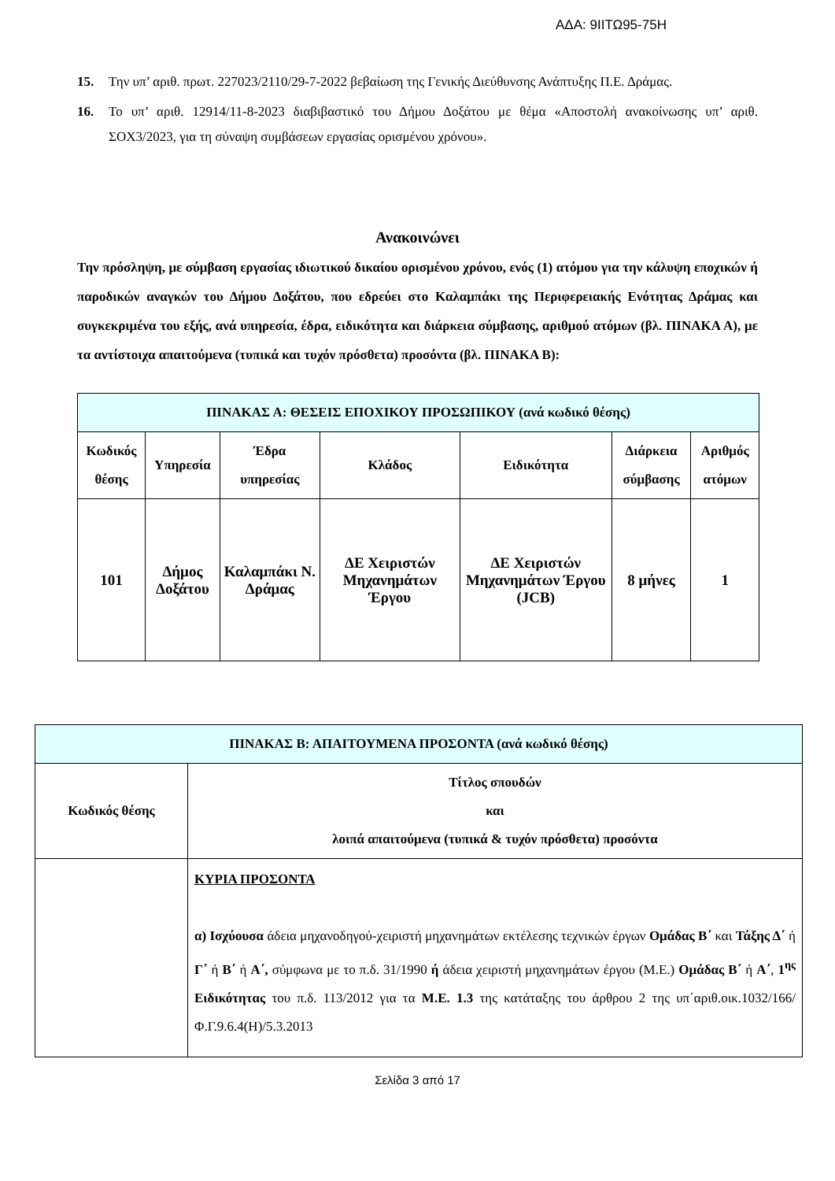ΑΔΑ: 9ΙΙΤΩ95-75Η
15. Την υπ’ αριθ. πρωτ. 227023/2110/29-7-2022 βεβαίωση της Γενικής Διεύθυνσης Ανάπτυξης Π.Ε. Δράμας.
16. Το υπ’ αριθ. 12914/11-8-2023 διαβιβαστικό του Δήμου Δοξάτου με θέμα «Αποστολή ανακοίνωσης υπ’ αριθ. ΣΟΧ3/2023, για τη σύναψη συμβάσεων εργασίας ορισμένου χρόνου».
Ανακοινώνει
Την πρόσληψη, με σύμβαση εργασίας ιδιωτικού δικαίου ορισμένου χρόνου, ενός (1) ατόμου για την κάλυψη εποχικών ή παροδικών αναγκών του Δήμου Δοξάτου, που εδρεύει στο Καλαμπάκι της Περιφερειακής Ενότητας Δράμας και συγκεκριμένα του εξής, ανά υπηρεσία, έδρα, ειδικότητα και διάρκεια σύμβασης, αριθμού ατόμων (βλ. ΠΙΝΑΚΑ Α), με τα αντίστοιχα απαιτούμενα (τυπικά και τυχόν πρόσθετα) προσόντα (βλ. ΠΙΝΑΚΑ Β):
| ΠΙΝΑΚΑΣ Α: ΘΕΣΕΙΣ ΕΠΟΧΙΚΟΥ ΠΡΟΣΩΠΙΚΟΥ (ανά κωδικό θέσης) | | | | | | |
| --- | --- | --- | --- | --- | --- | --- |
| Κωδικός θέσης | Υπηρεσία | Έδρα υπηρεσίας | Κλάδος | Ειδικότητα | Διάρκεια σύμβασης | Αριθμός ατόμων |
| 101 | Δήμος Δοξάτου | Καλαμπάκι Ν. Δράμας | ΔΕ Χειριστών Μηχανημάτων Έργου | ΔΕ Χειριστών Μηχανημάτων Έργου (JCB) | 8 μήνες | 1 |
| ΠΙΝΑΚΑΣ Β: ΑΠΑΙΤΟΥΜΕΝΑ ΠΡΟΣΟΝΤΑ (ανά κωδικό θέσης) | |
| --- | --- |
| Κωδικός θέσης | Τίτλος σπουδών και λοιπά απαιτούμενα (τυπικά & τυχόν πρόσθετα) προσόντα |
| | ΚΥΡΙΑ ΠΡΟΣΟΝΤΑ α) Ισχύουσα άδεια μηχανοδηγού-χειριστή μηχανημάτων εκτέλεσης τεχνικών έργων Ομάδας Β΄ και Τάξης Δ΄ ή Γ΄ ή Β΄ ή Α΄, σύμφωνα με το π.δ. 31/1990 ή άδεια χειριστή μηχανημάτων έργου (Μ.Ε.) Ομάδας Β΄ ή Α΄ , 1<sup>ης</sup> Ειδικότητας του π.δ. 113/2012 για τα Μ.Ε. 1.3 της κατάταξης του άρθρου 2 της υπ΄αριθ.οικ.1032/166/Φ.Γ.9.6.4(Η)/5.3.2013 |
Σελίδα 3 από 17